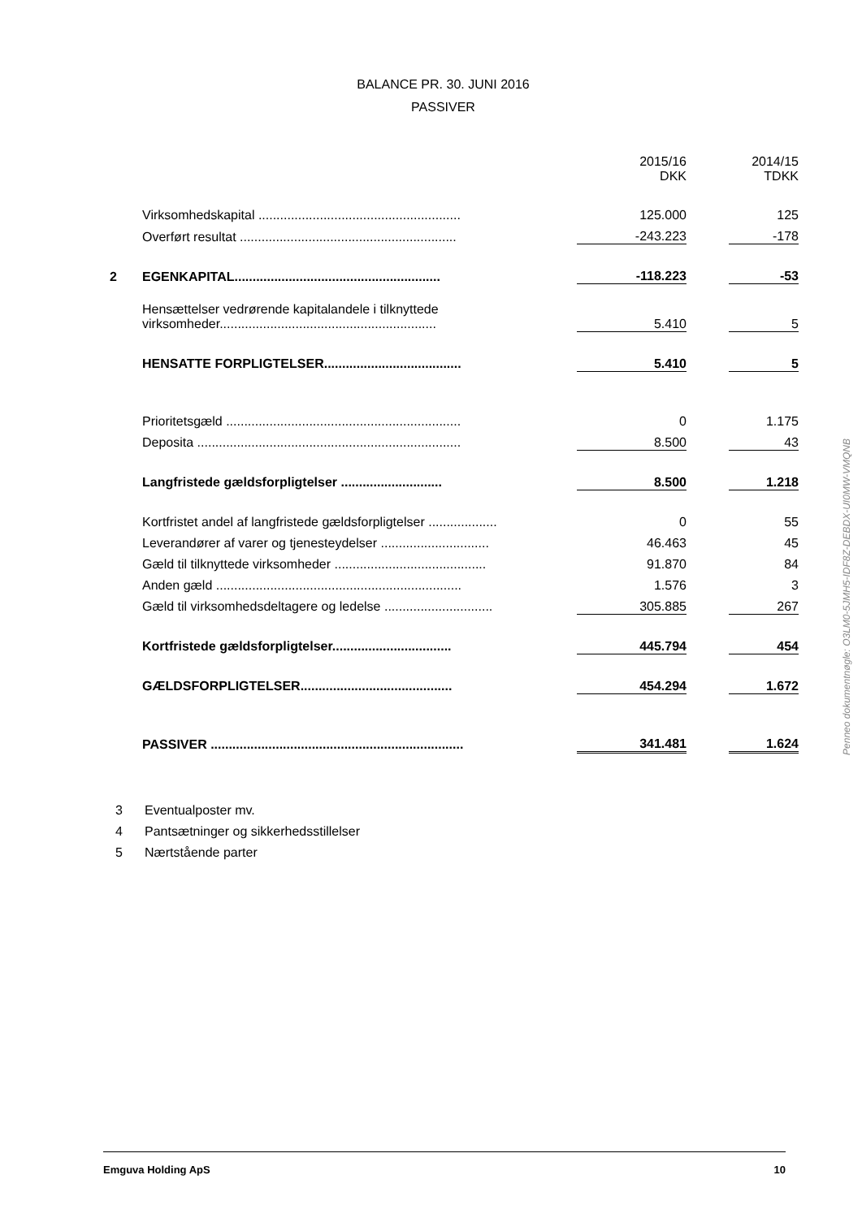BALANCE PR. 30. JUNI 2016
PASSIVER
| | | 2015/16 DKK | | 2014/15 TDKK |
| | Virksomhedskapital ........................................................ | 125.000 | | 125 |
| | Overført resultat ............................................................ | -243.223 | | -178 |
| 2 | EGENKAPITAL......................................................... | -118.223 | | -53 |
| | Hensættelser vedrørende kapitalandele i tilknyttede virksomheder............................................................ | 5.410 | | 5 |
| | HENSATTE FORPLIGTELSER...................................... | 5.410 | | 5 |
| | Prioritetsgæld ................................................................. | 0 | | 1.175 |
| | Deposita ......................................................................... | 8.500 | | 43 |
| | Langfristede gældsforpligtelser ............................ | 8.500 | | 1.218 |
| | Kortfristet andel af langfristede gældsforpligtelser ................... | 0 | | 55 |
| | Leverandører af varer og tjenesteydelser .............................. | 46.463 | | 45 |
| | Gæld til tilknyttede virksomheder .......................................... | 91.870 | | 84 |
| | Anden gæld .................................................................... | 1.576 | | 3 |
| | Gæld til virksomhedsdeltagere og ledelse .............................. | 305.885 | | 267 |
| | Kortfristede gældsforpligtelser................................. | 445.794 | | 454 |
| | GÆLDSFORPLIGTELSER.......................................... | 454.294 | | 1.672 |
| | PASSIVER ...................................................................... | 341.481 | | 1.624 |
3 Eventualposter mv.
4 Pantsætninger og sikkerhedsstillelser
5 Nærtstående parter
Emguva Holding ApS 10
Penneo dokumentnøgle: O3LM0-5JMH5-IDF8Z-DEBDX-UI0MW-VMQNB